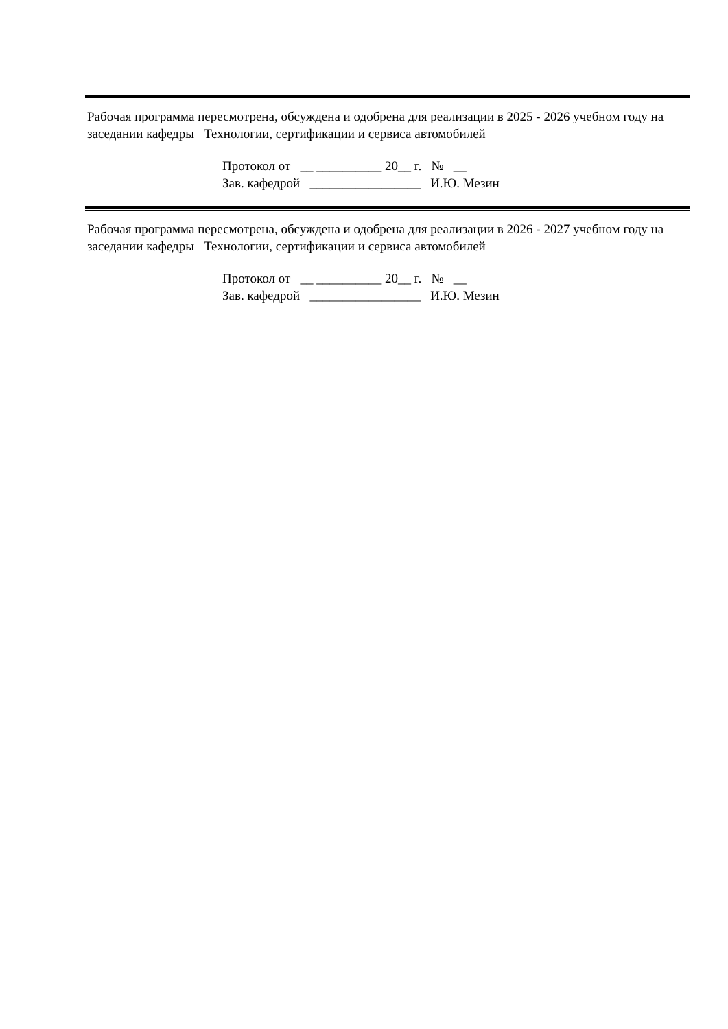Рабочая программа пересмотрена, обсуждена и одобрена для реализации в 2025 - 2026 учебном году на заседании кафедры Технологии, сертификации и сервиса автомобилей
Протокол от __ __________ 20__ г. № __ Зав. кафедрой _________________ И.Ю. Мезин
Рабочая программа пересмотрена, обсуждена и одобрена для реализации в 2026 - 2027 учебном году на заседании кафедры Технологии, сертификации и сервиса автомобилей
Протокол от __ __________ 20__ г. № __ Зав. кафедрой _________________ И.Ю. Мезин